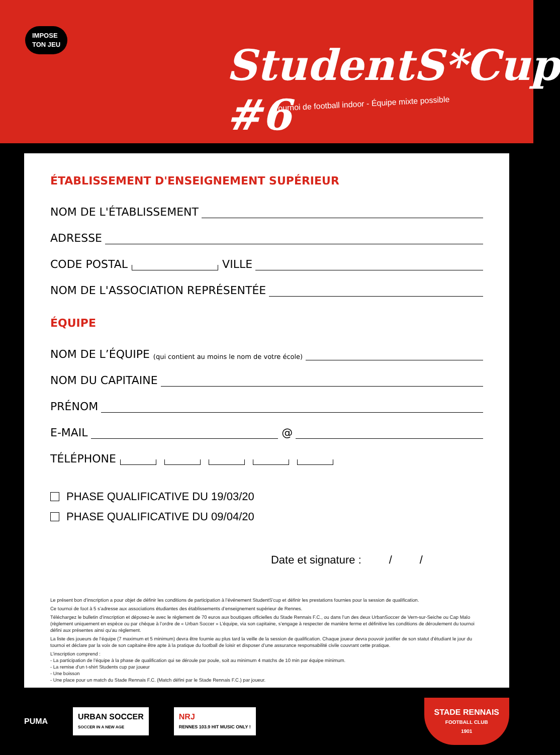IMPOSE
TON JEU
StudentS*Cup #6
Tournoi de football indoor - Équipe mixte possible
ÉTABLISSEMENT D'ENSEIGNEMENT SUPÉRIEUR
NOM DE L'ÉTABLISSEMENT
ADRESSE
CODE POSTAL VILLE
NOM DE L'ASSOCIATION REPRÉSENTÉE
ÉQUIPE
NOM DE L’ÉQUIPE (qui contient au moins le nom de votre école)
NOM DU CAPITAINE
PRÉNOM
E-MAIL
@
TÉLÉPHONE
PHASE QUALIFICATIVE DU 19/03/20
PHASE QUALIFICATIVE DU 09/04/20
Date et signature : / /
Le présent bon d’inscription a pour objet de définir les conditions de participation à l’événement StudentS’cup et définir les prestations fournies pour la session de qualification.
Ce tournoi de foot à 5 s’adresse aux associations étudiantes des établissements d’enseignement supérieur de Rennes.
Téléchargez le bulletin d’inscription et déposez-le avec le règlement de 70 euros aux boutiques officielles du Stade Rennais F.C., ou dans l’un des deux UrbanSoccer de Vern-sur-Seiche ou Cap Malo (règlement uniquement en espèce ou par chèque à l’ordre de « Urban Soccer » L’équipe, via son capitaine, s’engage à respecter de manière ferme et définitive les conditions de déroulement du tournoi défini aux présentes ainsi qu’au règlement.
La liste des joueurs de l’équipe (7 maximum et 5 minimum) devra être fournie au plus tard la veille de la session de qualification. Chaque joueur devra pouvoir justifier de son statut d’étudiant le jour du tournoi et déclare par la voix de son capitaine être apte à la pratique du football de loisir et disposer d’une assurance responsabilité civile couvrant cette pratique.
L’inscription comprend :
- La participation de l’équipe à la phase de qualification qui se déroule par poule, soit au minimum 4 matchs de 10 min par équipe minimum.
- La remise d’un t-shirt Students cup par joueur
- Une boisson
- Une place pour un match du Stade Rennais F.C. (Match défini par le Stade Rennais F.C.) par joueur.
PUMA
URBAN SOCCER
SOCCER IN A NEW AGE
NRJ
RENNES 103.9 HIT MUSIC ONLY !
STADE RENNAIS
FOOTBALL CLUB
1901